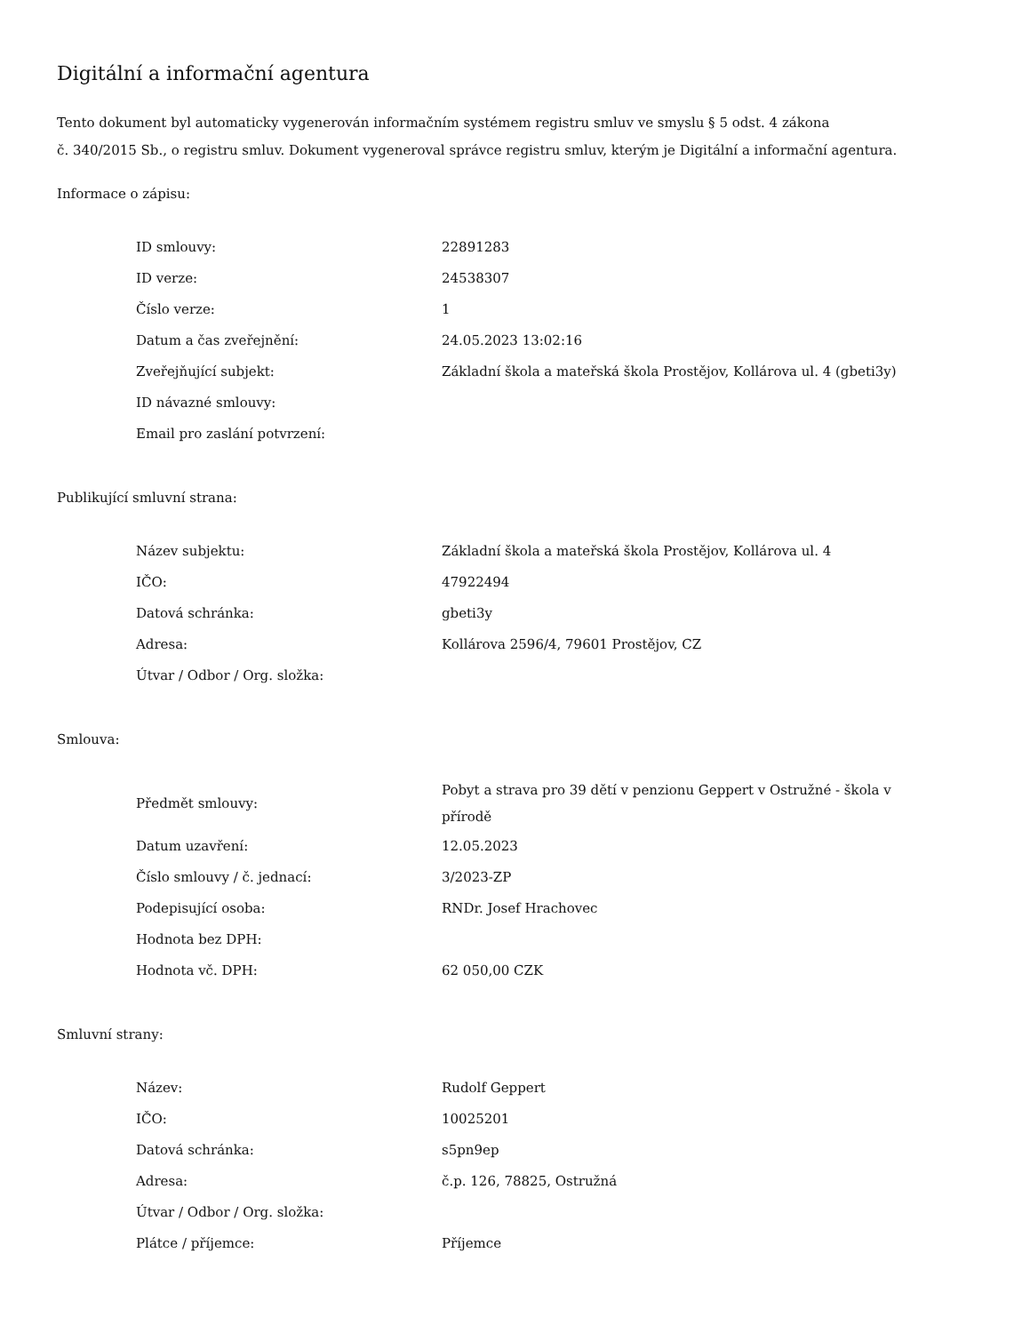Digitální a informační agentura
Tento dokument byl automaticky vygenerován informačním systémem registru smluv ve smyslu § 5 odst. 4 zákona
č. 340/2015 Sb., o registru smluv. Dokument vygeneroval správce registru smluv, kterým je Digitální a informační agentura.
Informace o zápisu:
| ID smlouvy: | 22891283 |
| ID verze: | 24538307 |
| Číslo verze: | 1 |
| Datum a čas zveřejnění: | 24.05.2023 13:02:16 |
| Zveřejňující subjekt: | Základní škola a mateřská škola Prostějov, Kollárova ul. 4 (gbeti3y) |
| ID návazné smlouvy: | |
| Email pro zaslání potvrzení: | |
Publikující smluvní strana:
| Název subjektu: | Základní škola a mateřská škola Prostějov, Kollárova ul. 4 |
| IČO: | 47922494 |
| Datová schránka: | gbeti3y |
| Adresa: | Kollárova 2596/4, 79601 Prostějov, CZ |
| Útvar / Odbor / Org. složka: | |
Smlouva:
| Předmět smlouvy: | Pobyt a strava pro 39 dětí v penzionu Geppert v Ostružné - škola v přírodě |
| Datum uzavření: | 12.05.2023 |
| Číslo smlouvy / č. jednací: | 3/2023-ZP |
| Podepisující osoba: | RNDr. Josef Hrachovec |
| Hodnota bez DPH: | |
| Hodnota vč. DPH: | 62 050,00 CZK |
Smluvní strany:
| Název: | Rudolf Geppert |
| IČO: | 10025201 |
| Datová schránka: | s5pn9ep |
| Adresa: | č.p. 126, 78825, Ostružná |
| Útvar / Odbor / Org. složka: | |
| Plátce / příjemce: | Příjemce |